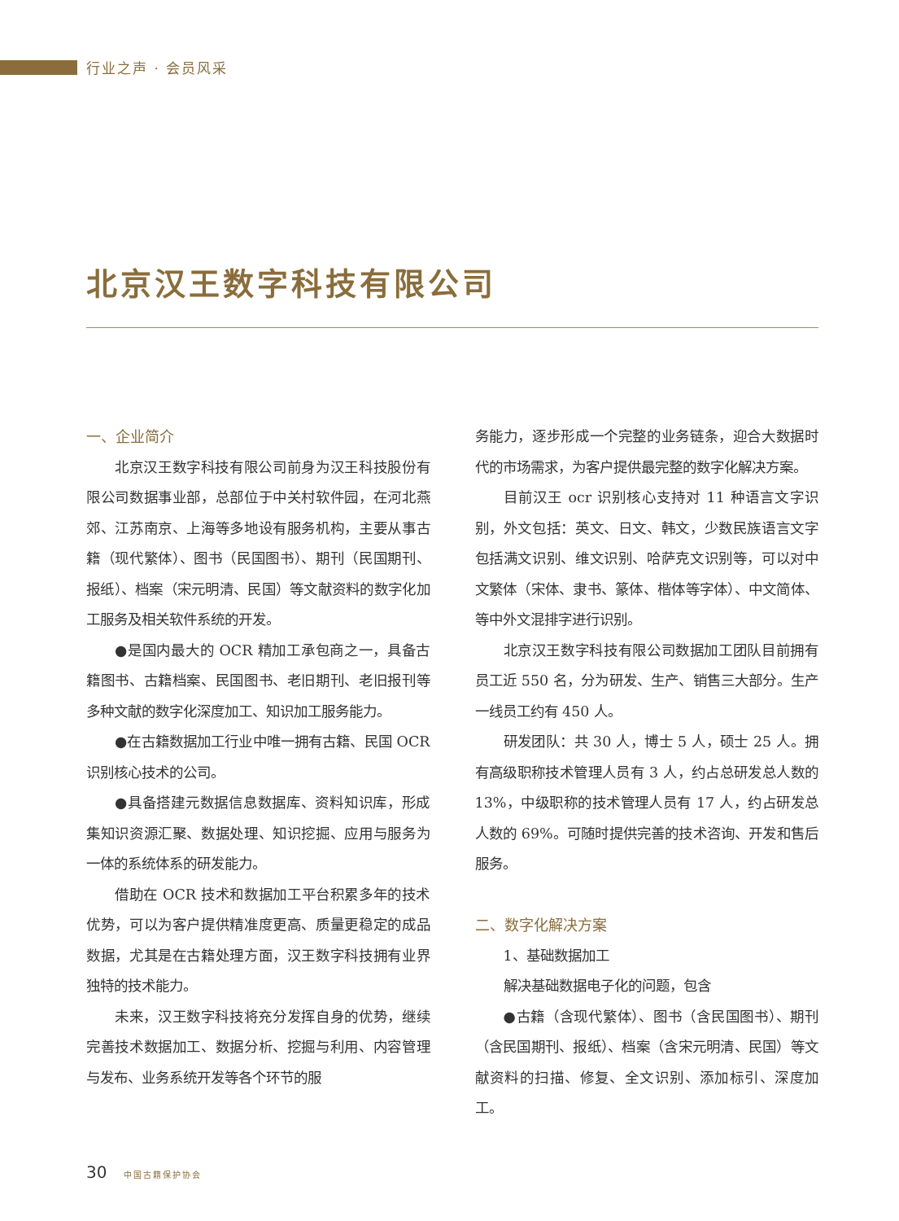行业之声 · 会员风采
北京汉王数字科技有限公司
一、企业简介
北京汉王数字科技有限公司前身为汉王科技股份有限公司数据事业部，总部位于中关村软件园，在河北燕郊、江苏南京、上海等多地设有服务机构，主要从事古籍（现代繁体）、图书（民国图书）、期刊（民国期刊、报纸）、档案（宋元明清、民国）等文献资料的数字化加工服务及相关软件系统的开发。
●是国内最大的 OCR 精加工承包商之一，具备古籍图书、古籍档案、民国图书、老旧期刊、老旧报刊等多种文献的数字化深度加工、知识加工服务能力。
●在古籍数据加工行业中唯一拥有古籍、民国 OCR 识别核心技术的公司。
●具备搭建元数据信息数据库、资料知识库，形成集知识资源汇聚、数据处理、知识挖掘、应用与服务为一体的系统体系的研发能力。
借助在 OCR 技术和数据加工平台积累多年的技术优势，可以为客户提供精准度更高、质量更稳定的成品数据，尤其是在古籍处理方面，汉王数字科技拥有业界独特的技术能力。
未来，汉王数字科技将充分发挥自身的优势，继续完善技术数据加工、数据分析、挖掘与利用、内容管理与发布、业务系统开发等各个环节的服
务能力，逐步形成一个完整的业务链条，迎合大数据时代的市场需求，为客户提供最完整的数字化解决方案。
目前汉王 ocr 识别核心支持对 11 种语言文字识别，外文包括：英文、日文、韩文，少数民族语言文字包括满文识别、维文识别、哈萨克文识别等，可以对中文繁体（宋体、隶书、篆体、楷体等字体）、中文简体、等中外文混排字进行识别。
北京汉王数字科技有限公司数据加工团队目前拥有员工近 550 名，分为研发、生产、销售三大部分。生产一线员工约有 450 人。
研发团队：共 30 人，博士 5 人，硕士 25 人。拥有高级职称技术管理人员有 3 人，约占总研发总人数的 13%，中级职称的技术管理人员有 17 人，约占研发总人数的 69%。可随时提供完善的技术咨询、开发和售后服务。
二、数字化解决方案
1、基础数据加工
解决基础数据电子化的问题，包含
●古籍（含现代繁体）、图书（含民国图书）、期刊（含民国期刊、报纸）、档案（含宋元明清、民国）等文献资料的扫描、修复、全文识别、添加标引、深度加工。
30 中国古籍保护协会